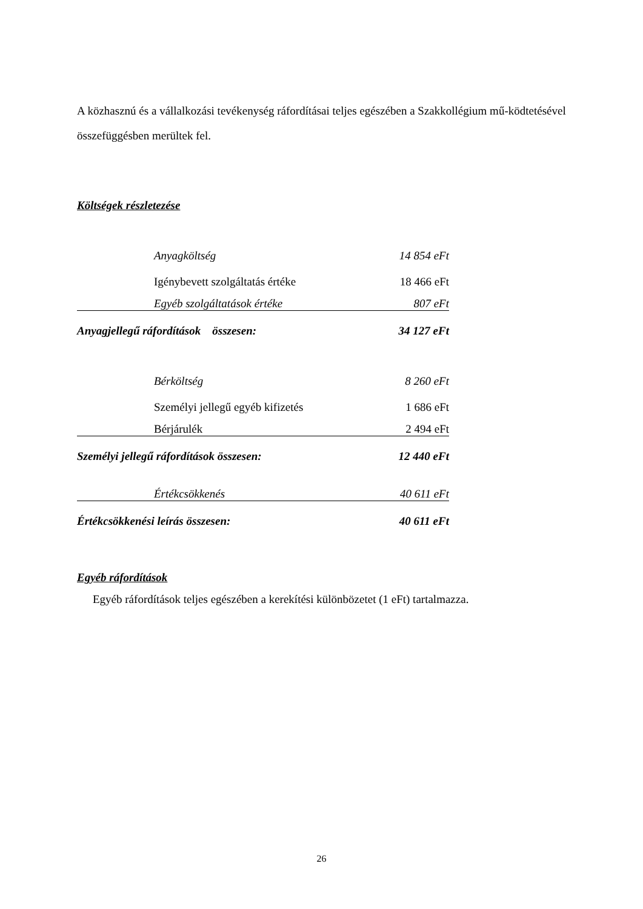A közhasznú és a vállalkozási tevékenység ráfordításai teljes egészében a Szakkollégium mű-köd­tetésével összefüggésben merültek fel.
Költségek részletezése
| Anyagköltség | 14 854 eFt |
| Igénybevett szolgáltatás értéke | 18 466 eFt |
| Egyéb szolgáltatások értéke | 807 eFt |
| Anyagjellegű ráfordítások összesen: | 34 127 eFt |
| Bérköltség | 8 260 eFt |
| Személyi jellegű egyéb kifizetés | 1 686 eFt |
| Bérjárulék | 2 494 eFt |
| Személyi jellegű ráfordítások összesen: | 12 440 eFt |
| Értékcsökkenés | 40 611 eFt |
| Értékcsökkenési leírás összesen: | 40 611 eFt |
Egyéb ráfordítások
Egyéb ráfordítások teljes egészében a kerekítési különbözetet (1 eFt) tartalmazza.
26